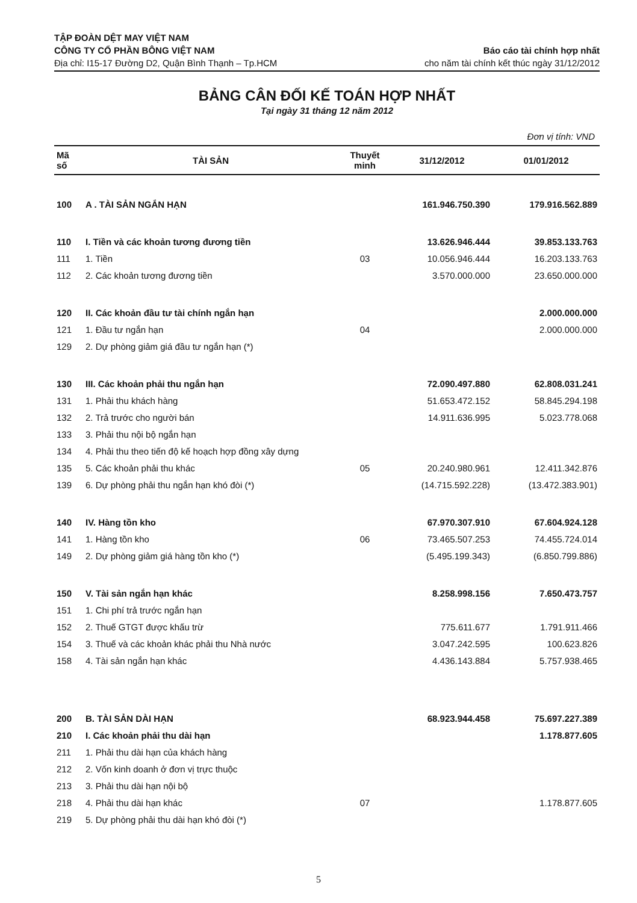TẬP ĐOÀN DỆT MAY VIỆT NAM
CÔNG TY CỔ PHẦN BÔNG VIỆT NAM
Địa chỉ: I15-17 Đường D2, Quận Bình Thạnh – Tp.HCM
Báo cáo tài chính hợp nhất
cho năm tài chính kết thúc ngày 31/12/2012
BẢNG CÂN ĐỐI KẾ TOÁN HỢP NHẤT
Tại ngày 31 tháng 12 năm 2012
Đơn vị tính: VND
| Mã số | TÀI SẢN | Thuyết minh | 31/12/2012 | 01/01/2012 |
| --- | --- | --- | --- | --- |
| 100 | A . TÀI SẢN NGẮN HẠN | | 161.946.750.390 | 179.916.562.889 |
| 110 | I. Tiền và các khoản tương đương tiền | | 13.626.946.444 | 39.853.133.763 |
| 111 | 1. Tiền | 03 | 10.056.946.444 | 16.203.133.763 |
| 112 | 2. Các khoản tương đương tiền | | 3.570.000.000 | 23.650.000.000 |
| 120 | II. Các khoản đầu tư tài chính ngắn hạn | | | 2.000.000.000 |
| 121 | 1. Đầu tư ngắn hạn | 04 | | 2.000.000.000 |
| 129 | 2. Dự phòng giảm giá đầu tư ngắn hạn (*) | | | |
| 130 | III. Các khoản phải thu ngắn hạn | | 72.090.497.880 | 62.808.031.241 |
| 131 | 1. Phải thu khách hàng | | 51.653.472.152 | 58.845.294.198 |
| 132 | 2. Trả trước cho người bán | | 14.911.636.995 | 5.023.778.068 |
| 133 | 3. Phải thu nội bộ ngắn hạn | | | |
| 134 | 4. Phải thu theo tiến độ kế hoạch hợp đồng xây dựng | | | |
| 135 | 5. Các khoản phải thu khác | 05 | 20.240.980.961 | 12.411.342.876 |
| 139 | 6. Dự phòng phải thu ngắn hạn khó đòi (*) | | (14.715.592.228) | (13.472.383.901) |
| 140 | IV. Hàng tồn kho | | 67.970.307.910 | 67.604.924.128 |
| 141 | 1. Hàng tồn kho | 06 | 73.465.507.253 | 74.455.724.014 |
| 149 | 2. Dự phòng giảm giá hàng tồn kho (*) | | (5.495.199.343) | (6.850.799.886) |
| 150 | V. Tài sản ngắn hạn khác | | 8.258.998.156 | 7.650.473.757 |
| 151 | 1. Chi phí trả trước ngắn hạn | | | |
| 152 | 2. Thuế GTGT được khấu trừ | | 775.611.677 | 1.791.911.466 |
| 154 | 3. Thuế và các khoản khác phải thu Nhà nước | | 3.047.242.595 | 100.623.826 |
| 158 | 4. Tài sản ngắn hạn khác | | 4.436.143.884 | 5.757.938.465 |
| 200 | B. TÀI SẢN DÀI HẠN | | 68.923.944.458 | 75.697.227.389 |
| 210 | I. Các khoản phải thu dài hạn | | | 1.178.877.605 |
| 211 | 1. Phải thu dài hạn của khách hàng | | | |
| 212 | 2. Vốn kinh doanh ở đơn vị trực thuộc | | | |
| 213 | 3. Phải thu dài hạn nội bộ | | | |
| 218 | 4. Phải thu dài hạn khác | 07 | | 1.178.877.605 |
| 219 | 5. Dự phòng phải thu dài hạn khó đòi (*) | | | |
5